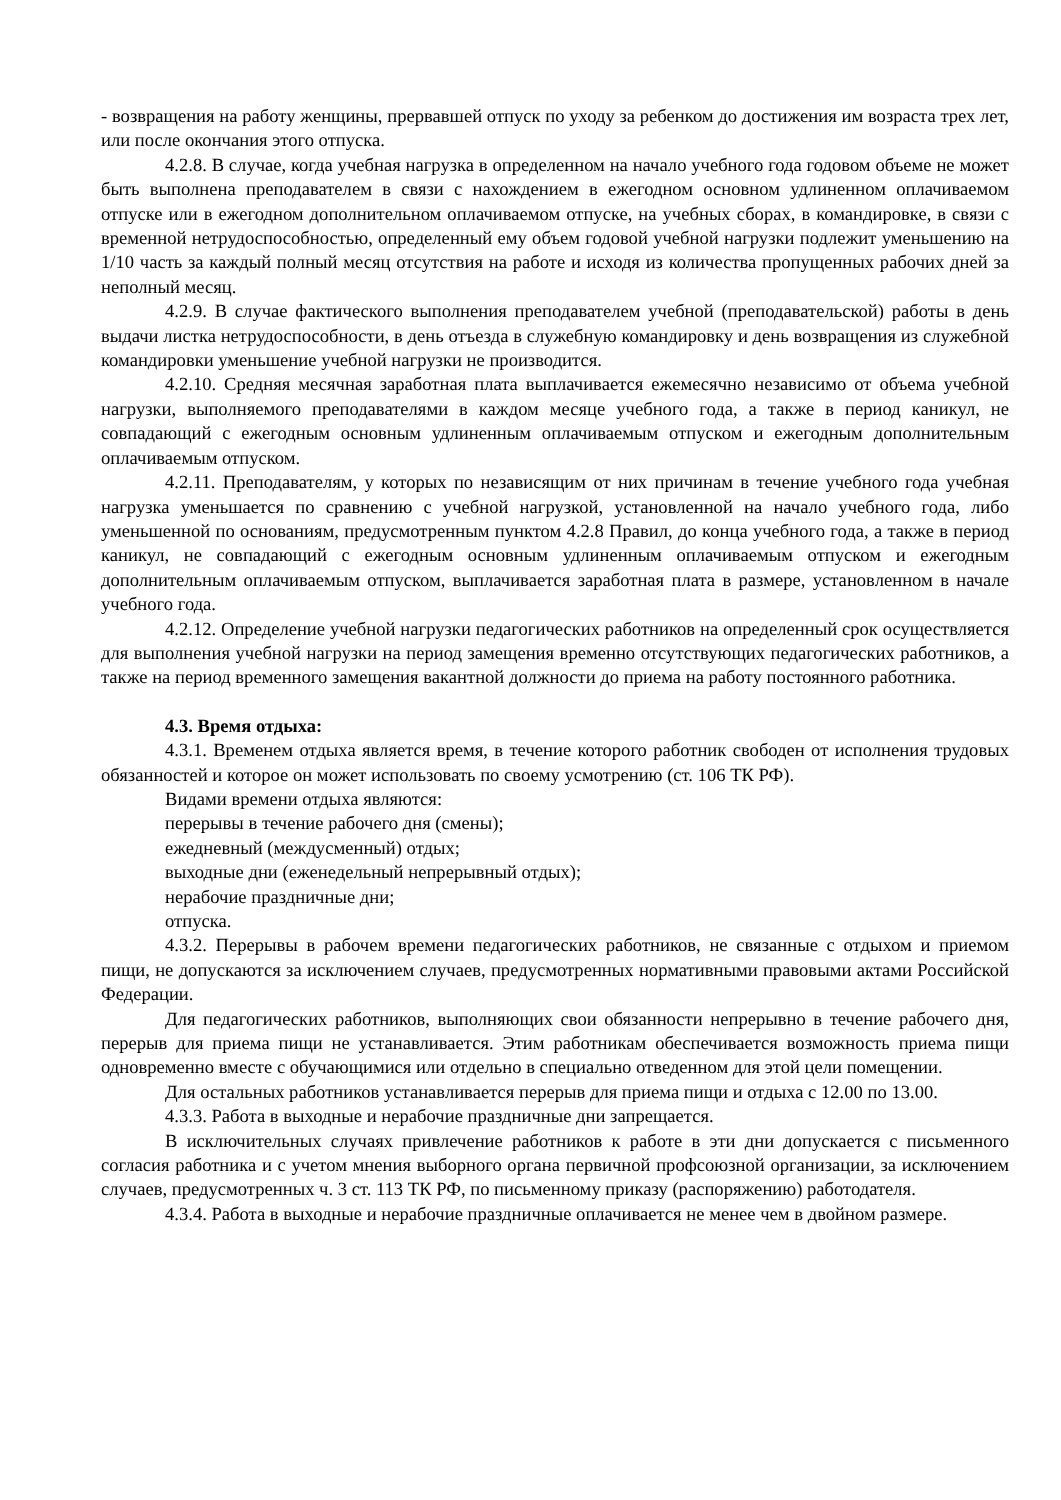- возвращения на работу женщины, прервавшей отпуск по уходу за ребенком до достижения им возраста трех лет, или после окончания этого отпуска.
4.2.8. В случае, когда учебная нагрузка в определенном на начало учебного года годовом объеме не может быть выполнена преподавателем в связи с нахождением в ежегодном основном удлиненном оплачиваемом отпуске или в ежегодном дополнительном оплачиваемом отпуске, на учебных сборах, в командировке, в связи с временной нетрудоспособностью, определенный ему объем годовой учебной нагрузки подлежит уменьшению на 1/10 часть за каждый полный месяц отсутствия на работе и исходя из количества пропущенных рабочих дней за неполный месяц.
4.2.9. В случае фактического выполнения преподавателем учебной (преподавательской) работы в день выдачи листка нетрудоспособности, в день отъезда в служебную командировку и день возвращения из служебной командировки уменьшение учебной нагрузки не производится.
4.2.10. Средняя месячная заработная плата выплачивается ежемесячно независимо от объема учебной нагрузки, выполняемого преподавателями в каждом месяце учебного года, а также в период каникул, не совпадающий с ежегодным основным удлиненным оплачиваемым отпуском и ежегодным дополнительным оплачиваемым отпуском.
4.2.11. Преподавателям, у которых по независящим от них причинам в течение учебного года учебная нагрузка уменьшается по сравнению с учебной нагрузкой, установленной на начало учебного года, либо уменьшенной по основаниям, предусмотренным пунктом 4.2.8 Правил, до конца учебного года, а также в период каникул, не совпадающий с ежегодным основным удлиненным оплачиваемым отпуском и ежегодным дополнительным оплачиваемым отпуском, выплачивается заработная плата в размере, установленном в начале учебного года.
4.2.12. Определение учебной нагрузки педагогических работников на определенный срок осуществляется для выполнения учебной нагрузки на период замещения временно отсутствующих педагогических работников, а также на период временного замещения вакантной должности до приема на работу постоянного работника.
4.3. Время отдыха:
4.3.1. Временем отдыха является время, в течение которого работник свободен от исполнения трудовых обязанностей и которое он может использовать по своему усмотрению (ст. 106 ТК РФ).
Видами времени отдыха являются:
перерывы в течение рабочего дня (смены);
ежедневный (междусменный) отдых;
выходные дни (еженедельный непрерывный отдых);
нерабочие праздничные дни;
отпуска.
4.3.2. Перерывы в рабочем времени педагогических работников, не связанные с отдыхом и приемом пищи, не допускаются за исключением случаев, предусмотренных нормативными правовыми актами Российской Федерации.
Для педагогических работников, выполняющих свои обязанности непрерывно в течение рабочего дня, перерыв для приема пищи не устанавливается. Этим работникам обеспечивается возможность приема пищи одновременно вместе с обучающимися или отдельно в специально отведенном для этой цели помещении.
Для остальных работников устанавливается перерыв для приема пищи и отдыха с 12.00 по 13.00.
4.3.3. Работа в выходные и нерабочие праздничные дни запрещается.
В исключительных случаях привлечение работников к работе в эти дни допускается с письменного согласия работника и с учетом мнения выборного органа первичной профсоюзной организации, за исключением случаев, предусмотренных ч. 3 ст. 113 ТК РФ, по письменному приказу (распоряжению) работодателя.
4.3.4. Работа в выходные и нерабочие праздничные оплачивается не менее чем в двойном размере.